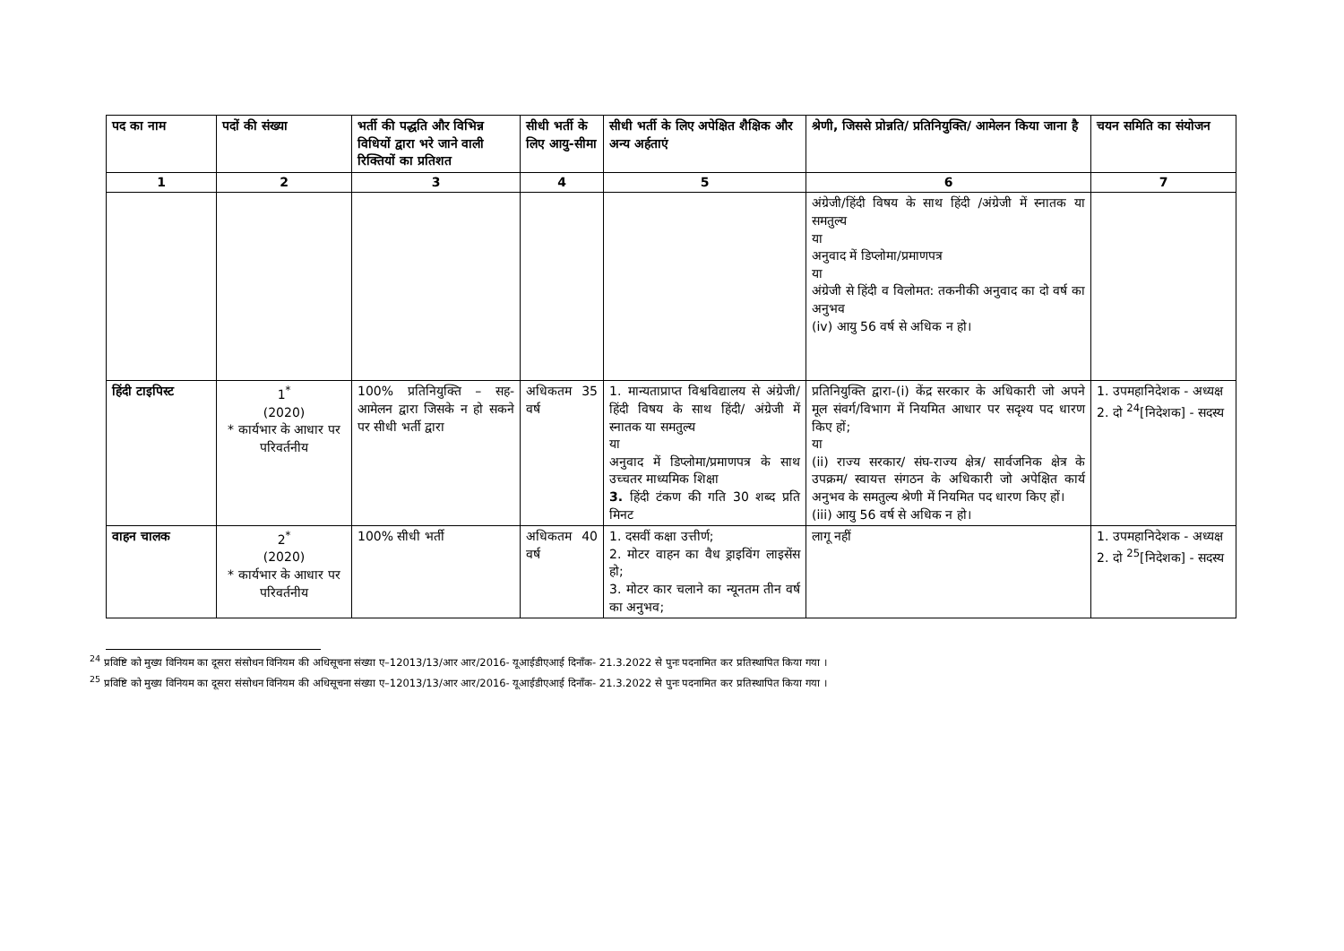| पद का नाम | पदों की संख्या | भर्ती की पद्धति और विभिन्न विधियों द्वारा भरे जाने वाली रिक्तियों का प्रतिशत | सीधी भर्ती के लिए आयु-सीमा | सीधी भर्ती के लिए अपेक्षित शैक्षिक और अन्य अर्हताएं | श्रेणी, जिससे प्रोन्नति/ प्रतिनियुक्ति/ आमेलन किया जाना है | चयन समिति का संयोजन |
| --- | --- | --- | --- | --- | --- | --- |
| 1 | 2 | 3 | 4 | 5 | 6 | 7 |
| | | | | | अंग्रेजी/हिंदी विषय के साथ हिंदी /अंग्रेजी में स्नातक या समतुल्य या अनुवाद में डिप्लोमा/प्रमाणपत्र या अंग्रेजी से हिंदी व विलोमत: तकनीकी अनुवाद का दो वर्ष का अनुभव (iv) आयु 56 वर्ष से अधिक न हो। | |
| हिंदी टाइपिस्ट | 1<sup>*</sup> (2020) * कार्यभार के आधार पर परिवर्तनीय | 100% प्रतिनियुक्ति – सह-आमेलन द्वारा जिसके न हो सकने पर सीधी भर्ती द्वारा | अधिकतम 35 वर्ष | 1. मान्यताप्राप्त विश्वविद्यालय से अंग्रेजी/ हिंदी विषय के साथ हिंदी/ अंग्रेजी में स्नातक या समतुल्य या अनुवाद में डिप्लोमा/प्रमाणपत्र के साथ उच्चतर माध्यमिक शिक्षा 3. हिंदी टंकण की गति 30 शब्द प्रति मिनट | प्रतिनियुक्ति द्वारा-(i) केंद्र सरकार के अधिकारी जो अपने मूल संवर्ग/विभाग में नियमित आधार पर सदृश्य पद धारण किए हों; या (ii) राज्य सरकार/ संघ-राज्य क्षेत्र/ सार्वजनिक क्षेत्र के उपक्रम/ स्वायत्त संगठन के अधिकारी जो अपेक्षित कार्य अनुभव के समतुल्य श्रेणी में नियमित पद धारण किए हों। (iii) आयु 56 वर्ष से अधिक न हो। | 1. उपमहानिदेशक - अध्यक्ष 2. दो <sup>24</sup>[निदेशक] - सदस्य |
| वाहन चालक | 2<sup>*</sup> (2020) * कार्यभार के आधार पर परिवर्तनीय | 100% सीधी भर्ती | अधिकतम 40 वर्ष | 1. दसवीं कक्षा उत्तीर्ण; 2. मोटर वाहन का वैध ड्राइविंग लाइसेंस हो; 3. मोटर कार चलाने का न्यूनतम तीन वर्ष का अनुभव; | लागू नहीं | 1. उपमहानिदेशक - अध्यक्ष 2. दो <sup>25</sup>[निदेशक] - सदस्य |
<sup>24</sup> प्रविष्टि को मुख्य विनियम का दूसरा संसोधन विनियम की अधिसूचना संख्या ए–12013/13/आर आर/2016- यूआईडीएआई दिनाँक- 21.3.2022 से पुनः पदनामित कर प्रतिस्थापित किया गया ।
<sup>25</sup> प्रविष्टि को मुख्य विनियम का दूसरा संसोधन विनियम की अधिसूचना संख्या ए–12013/13/आर आर/2016- यूआईडीएआई दिनाँक- 21.3.2022 से पुनः पदनामित कर प्रतिस्थापित किया गया ।